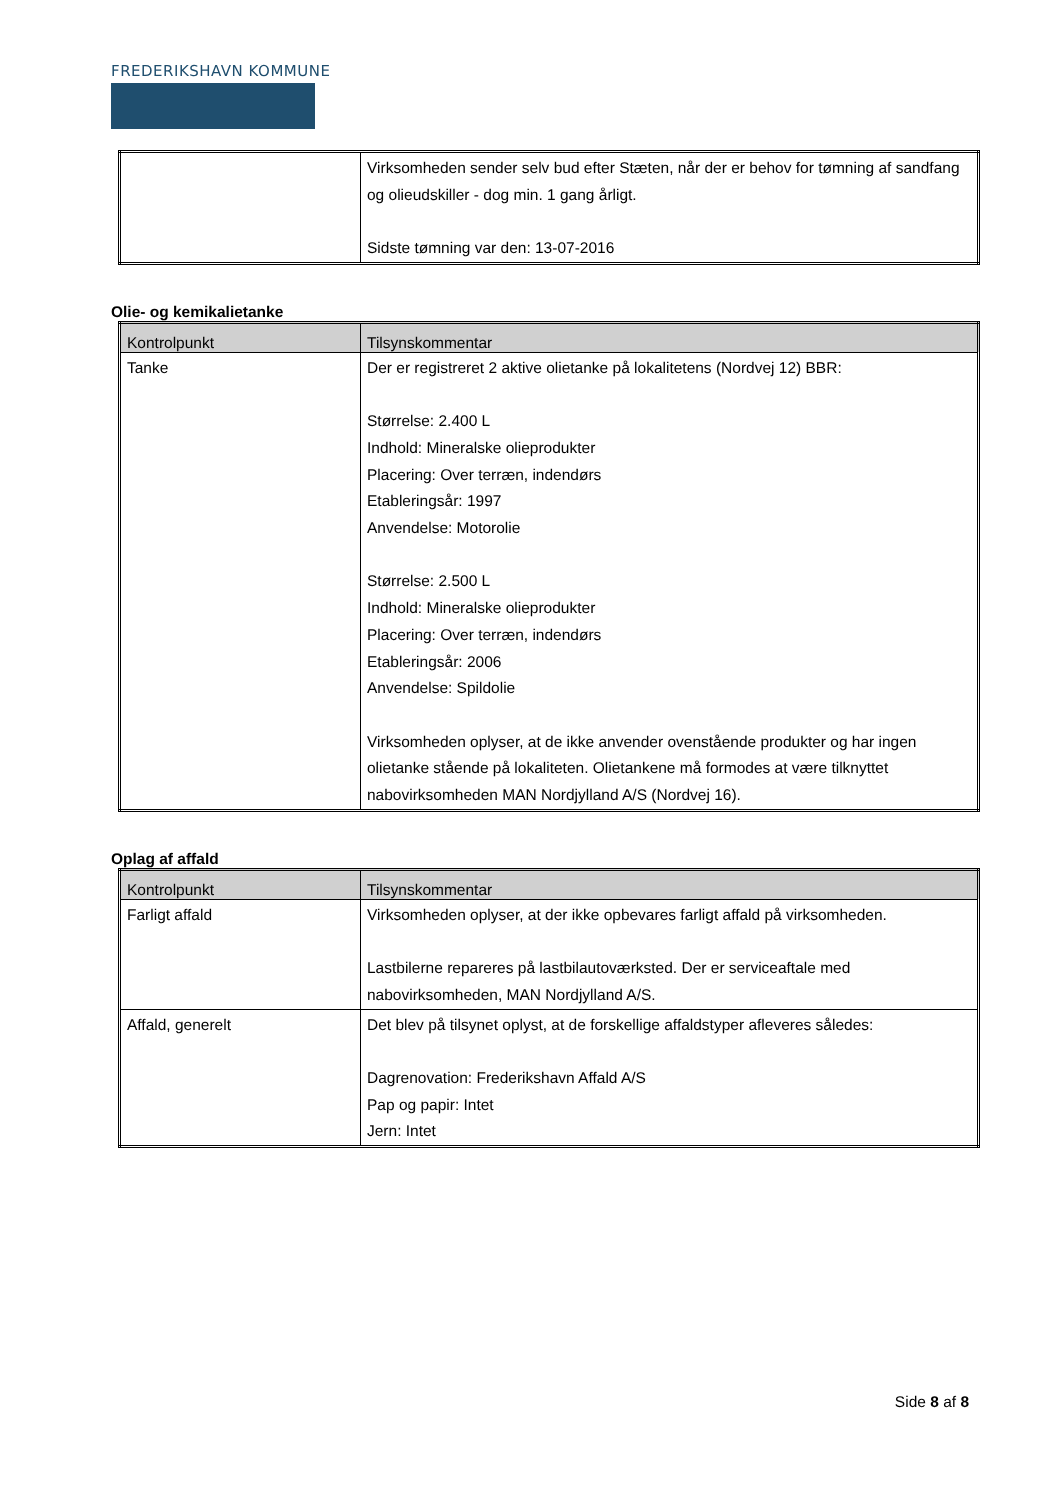FREDERIKSHAVN KOMMUNE
| | Virksomheden sender selv bud efter Stæten, når der er behov for tømning af sandfang og olieudskiller - dog min. 1 gang årligt. Sidste tømning var den: 13-07-2016 |
Olie- og kemikalietanke
| Kontrolpunkt | Tilsynskommentar |
| --- | --- |
| Tanke | Der er registreret 2 aktive olietanke på lokalitetens (Nordvej 12) BBR: Størrelse: 2.400 L Indhold: Mineralske olieprodukter Placering: Over terræn, indendørs Etableringsår: 1997 Anvendelse: Motorolie Størrelse: 2.500 L Indhold: Mineralske olieprodukter Placering: Over terræn, indendørs Etableringsår: 2006 Anvendelse: Spildolie Virksomheden oplyser, at de ikke anvender ovenstående produkter og har ingen olietanke stående på lokaliteten. Olietankene må formodes at være tilknyttet nabovirksomheden MAN Nordjylland A/S (Nordvej 16). |
Oplag af affald
| Kontrolpunkt | Tilsynskommentar |
| --- | --- |
| Farligt affald | Virksomheden oplyser, at der ikke opbevares farligt affald på virksomheden. Lastbilerne repareres på lastbilautoværksted. Der er serviceaftale med nabovirksomheden, MAN Nordjylland A/S. |
| Affald, generelt | Det blev på tilsynet oplyst, at de forskellige affaldstyper afleveres således: Dagrenovation: Frederikshavn Affald A/S Pap og papir: Intet Jern: Intet |
Side 8 af 8